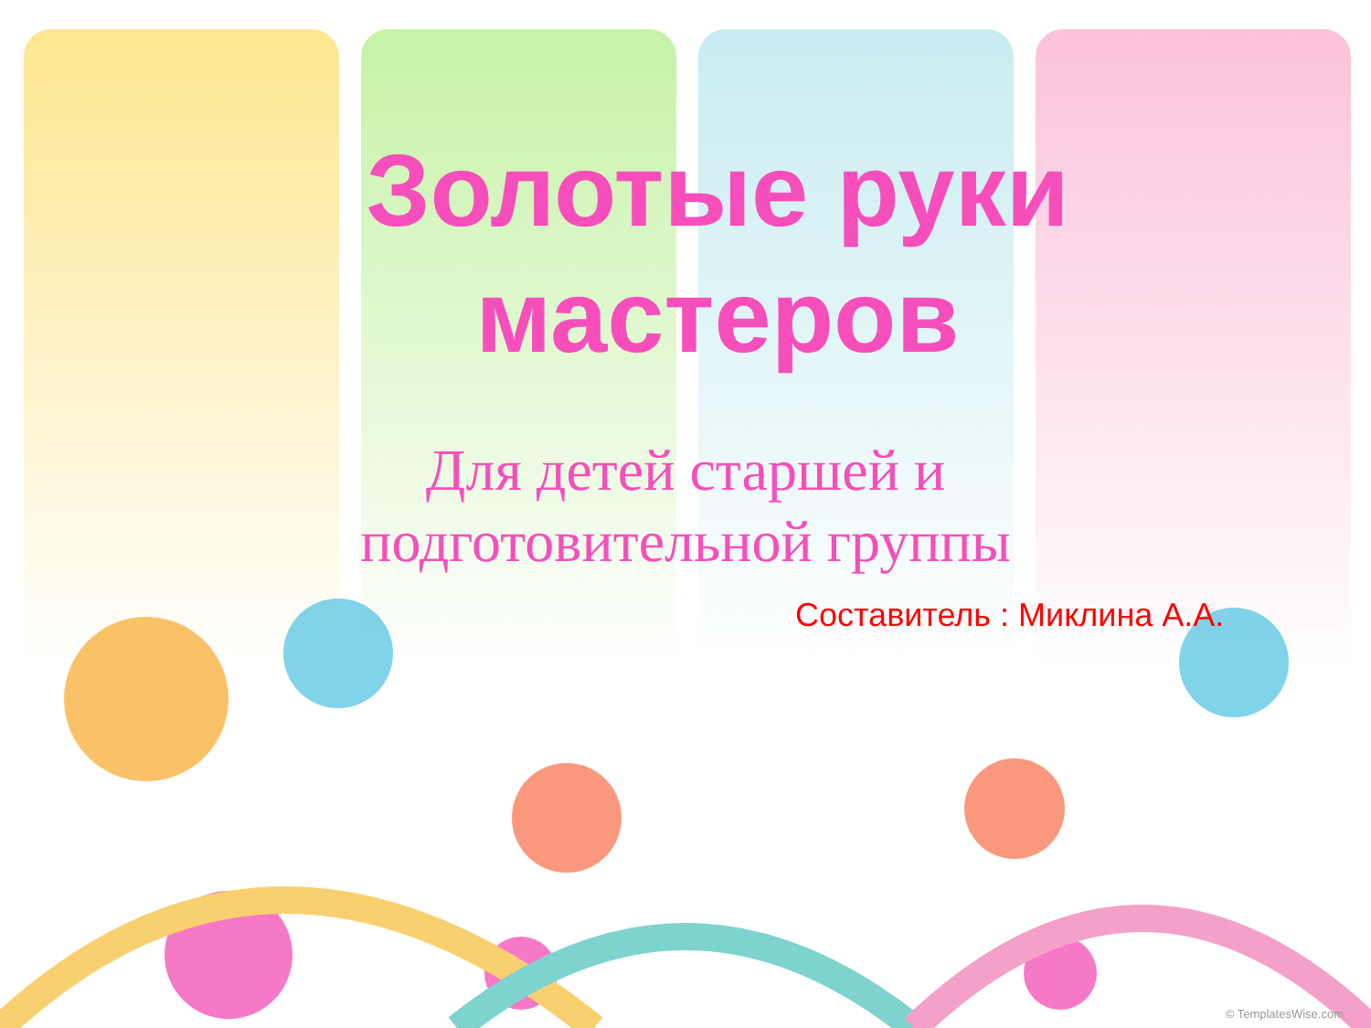Золотые руки мастеров
Для детей старшей и подготовительной группы
Составитель : Миклина А.А.
© TemplatesWise.com